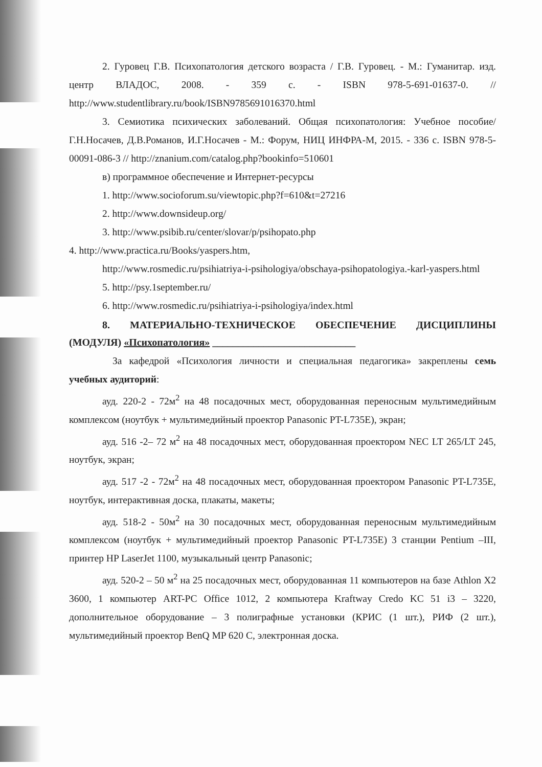2. Гуровец Г.В. Психопатология детского возраста / Г.В. Гуровец. - М.: Гуманитар. изд. центр ВЛАДОС, 2008. - 359 с. - ISBN 978-5-691-01637-0. // http://www.studentlibrary.ru/book/ISBN9785691016370.html
3. Семиотика психических заболеваний. Общая психопатология: Учебное пособие/Г.Н.Носачев, Д.В.Романов, И.Г.Носачев - М.: Форум, НИЦ ИНФРА-М, 2015. - 336 с. ISBN 978-5-00091-086-3 // http://znanium.com/catalog.php?bookinfo=510601
в) программное обеспечение и Интернет-ресурсы
1. http://www.socioforum.su/viewtopic.php?f=610&t=27216
2. http://www.downsideup.org/
3. http://www.psibib.ru/center/slovar/p/psihopato.php
4. http://www.practica.ru/Books/yaspers.htm,
http://www.rosmedic.ru/psihiatriya-i-psihologiya/obschaya-psihopatologiya.-karl-yaspers.html
5. http://psy.1september.ru/
6. http://www.rosmedic.ru/psihiatriya-i-psihologiya/index.html
8. МАТЕРИАЛЬНО-ТЕХНИЧЕСКОЕ ОБЕСПЕЧЕНИЕ ДИСЦИПЛИНЫ (МОДУЛЯ) «Психопатология» ____________________________
За кафедрой «Психология личности и специальная педагогика» закреплены семь учебных аудиторий:
ауд. 220-2 - 72м<sup>2</sup> на 48 посадочных мест, оборудованная переносным мультимедийным комплексом (ноутбук + мультимедийный проектор Panasonic PT-L735E), экран;
ауд. 516 -2– 72 м<sup>2</sup> на 48 посадочных мест, оборудованная проектором NEC LT 265/LT 245, ноутбук, экран;
ауд. 517 -2 - 72м<sup>2</sup> на 48 посадочных мест, оборудованная проектором Panasonic PT-L735E, ноутбук, интерактивная доска, плакаты, макеты;
ауд. 518-2 - 50м<sup>2</sup> на 30 посадочных мест, оборудованная переносным мультимедийным комплексом (ноутбук + мультимедийный проектор Panasonic PT-L735E) 3 станции Pentium –III, принтер HP LaserJet 1100, музыкальный центр Panasonic;
ауд. 520-2 – 50 м<sup>2</sup> на 25 посадочных мест, оборудованная 11 компьютеров на базе Athlon X2 3600, 1 компьютер ART-PC Office 1012, 2 компьютера Kraftway Credo KC 51 i3 – 3220, дополнительное оборудование – 3 полиграфные установки (КРИС (1 шт.), РИФ (2 шт.), мультимедийный проектор BenQ MP 620 C, электронная доска.